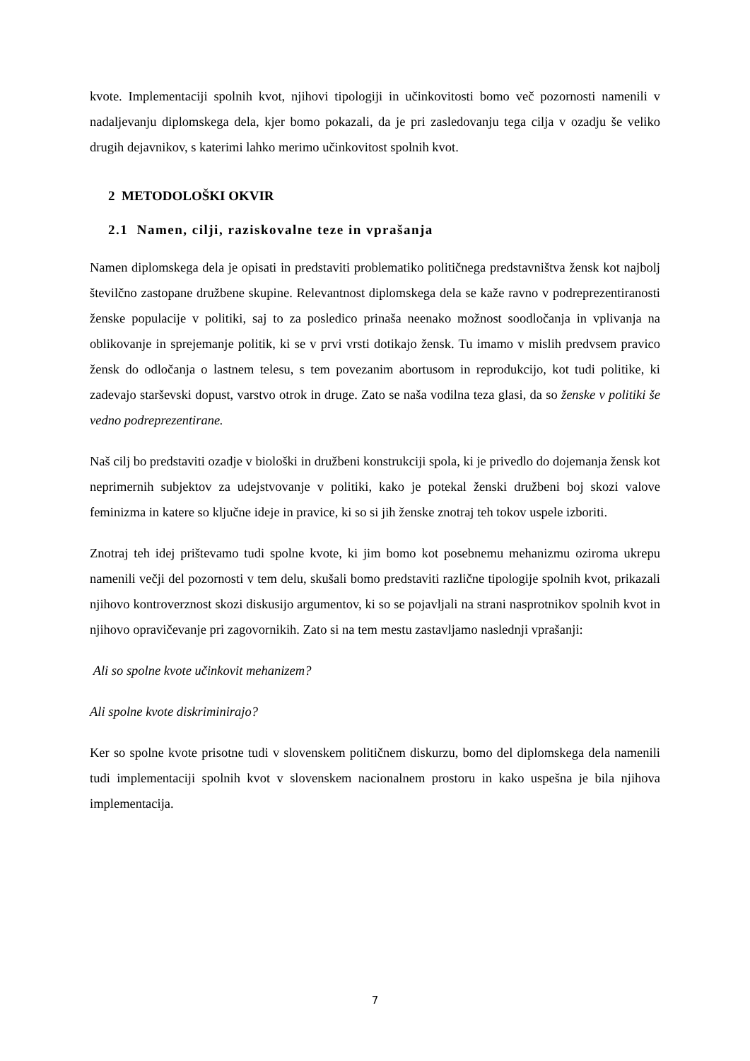kvote. Implementaciji spolnih kvot, njihovi tipologiji in učinkovitosti bomo več pozornosti namenili v nadaljevanju diplomskega dela, kjer bomo pokazali, da je pri zasledovanju tega cilja v ozadju še veliko drugih dejavnikov, s katerimi lahko merimo učinkovitost spolnih kvot.
2 METODOLOŠKI OKVIR
2.1 Namen, cilji, raziskovalne teze in vprašanja
Namen diplomskega dela je opisati in predstaviti problematiko političnega predstavništva žensk kot najbolj številčno zastopane družbene skupine. Relevantnost diplomskega dela se kaže ravno v podreprezentiranosti ženske populacije v politiki, saj to za posledico prinaša neenako možnost soodločanja in vplivanja na oblikovanje in sprejemanje politik, ki se v prvi vrsti dotikajo žensk. Tu imamo v mislih predvsem pravico žensk do odločanja o lastnem telesu, s tem povezanim abortusom in reprodukcijo, kot tudi politike, ki zadevajo starševski dopust, varstvo otrok in druge. Zato se naša vodilna teza glasi, da so ženske v politiki še vedno podreprezentirane.
Naš cilj bo predstaviti ozadje v biološki in družbeni konstrukciji spola, ki je privedlo do dojemanja žensk kot neprimernih subjektov za udejstvovanje v politiki, kako je potekal ženski družbeni boj skozi valove feminizma in katere so ključne ideje in pravice, ki so si jih ženske znotraj teh tokov uspele izboriti.
Znotraj teh idej prištevamo tudi spolne kvote, ki jim bomo kot posebnemu mehanizmu oziroma ukrepu namenili večji del pozornosti v tem delu, skušali bomo predstaviti različne tipologije spolnih kvot, prikazali njihovo kontroverznost skozi diskusijo argumentov, ki so se pojavljali na strani nasprotnikov spolnih kvot in njihovo opravičevanje pri zagovornikih. Zato si na tem mestu zastavljamo naslednji vprašanji:
Ali so spolne kvote učinkovit mehanizem?
Ali spolne kvote diskriminirajo?
Ker so spolne kvote prisotne tudi v slovenskem političnem diskurzu, bomo del diplomskega dela namenili tudi implementaciji spolnih kvot v slovenskem nacionalnem prostoru in kako uspešna je bila njihova implementacija.
7